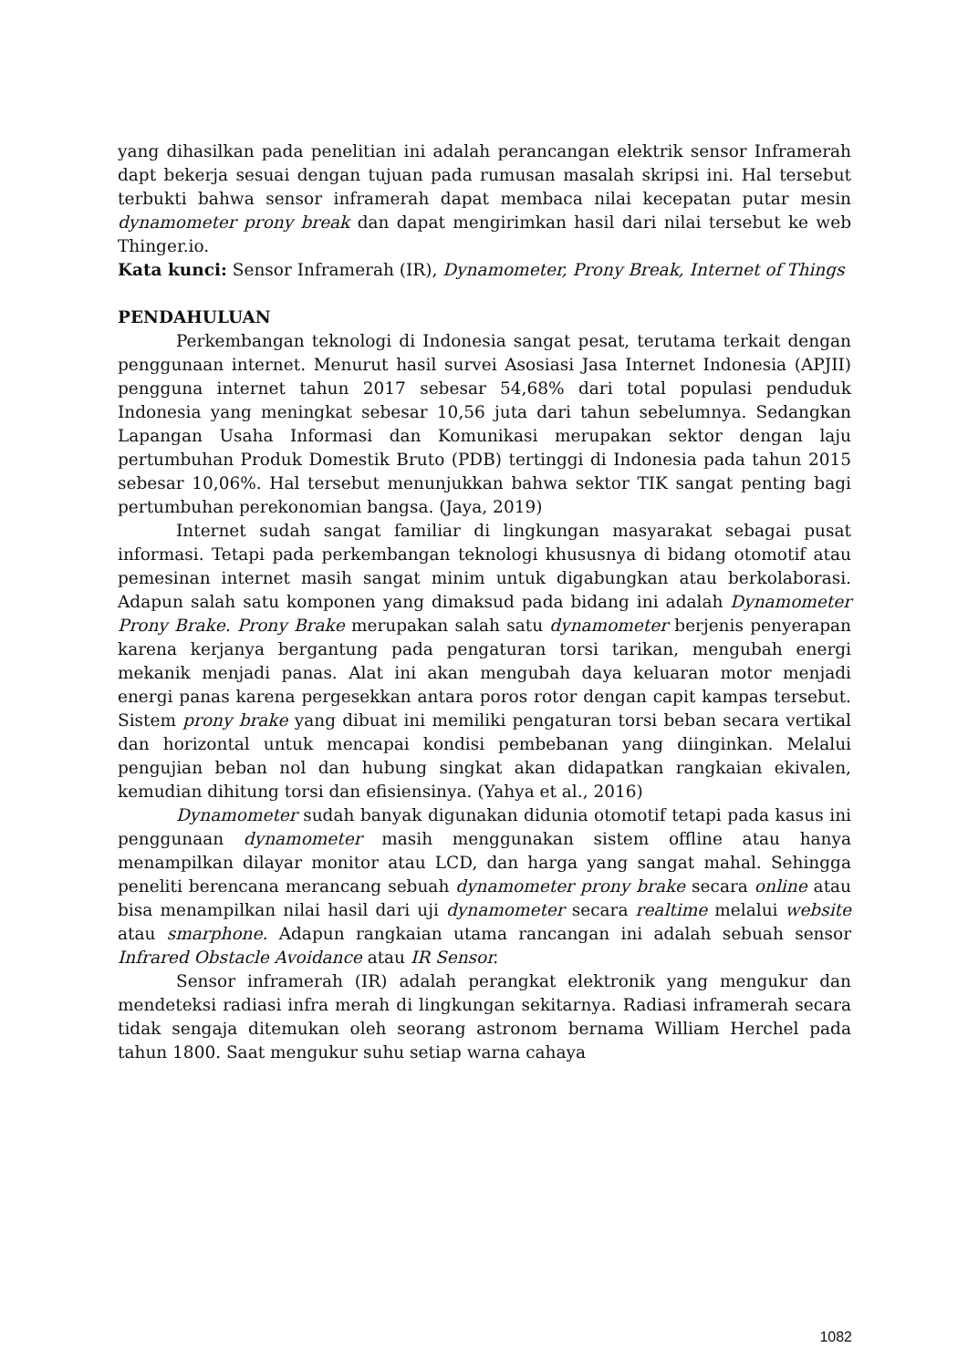yang dihasilkan pada penelitian ini adalah perancangan elektrik sensor Inframerah dapt bekerja sesuai dengan tujuan pada rumusan masalah skripsi ini. Hal tersebut terbukti bahwa sensor inframerah dapat membaca nilai kecepatan putar mesin dynamometer prony break dan dapat mengirimkan hasil dari nilai tersebut ke web Thinger.io.
Kata kunci: Sensor Inframerah (IR), Dynamometer, Prony Break, Internet of Things
PENDAHULUAN
Perkembangan teknologi di Indonesia sangat pesat, terutama terkait dengan penggunaan internet. Menurut hasil survei Asosiasi Jasa Internet Indonesia (APJII) pengguna internet tahun 2017 sebesar 54,68% dari total populasi penduduk Indonesia yang meningkat sebesar 10,56 juta dari tahun sebelumnya. Sedangkan Lapangan Usaha Informasi dan Komunikasi merupakan sektor dengan laju pertumbuhan Produk Domestik Bruto (PDB) tertinggi di Indonesia pada tahun 2015 sebesar 10,06%. Hal tersebut menunjukkan bahwa sektor TIK sangat penting bagi pertumbuhan perekonomian bangsa. (Jaya, 2019)
Internet sudah sangat familiar di lingkungan masyarakat sebagai pusat informasi. Tetapi pada perkembangan teknologi khususnya di bidang otomotif atau pemesinan internet masih sangat minim untuk digabungkan atau berkolaborasi. Adapun salah satu komponen yang dimaksud pada bidang ini adalah Dynamometer Prony Brake. Prony Brake merupakan salah satu dynamometer berjenis penyerapan karena kerjanya bergantung pada pengaturan torsi tarikan, mengubah energi mekanik menjadi panas. Alat ini akan mengubah daya keluaran motor menjadi energi panas karena pergesekkan antara poros rotor dengan capit kampas tersebut. Sistem prony brake yang dibuat ini memiliki pengaturan torsi beban secara vertikal dan horizontal untuk mencapai kondisi pembebanan yang diinginkan. Melalui pengujian beban nol dan hubung singkat akan didapatkan rangkaian ekivalen, kemudian dihitung torsi dan efisiensinya. (Yahya et al., 2016)
Dynamometer sudah banyak digunakan didunia otomotif tetapi pada kasus ini penggunaan dynamometer masih menggunakan sistem offline atau hanya menampilkan dilayar monitor atau LCD, dan harga yang sangat mahal. Sehingga peneliti berencana merancang sebuah dynamometer prony brake secara online atau bisa menampilkan nilai hasil dari uji dynamometer secara realtime melalui website atau smarphone. Adapun rangkaian utama rancangan ini adalah sebuah sensor Infrared Obstacle Avoidance atau IR Sensor.
Sensor inframerah (IR) adalah perangkat elektronik yang mengukur dan mendeteksi radiasi infra merah di lingkungan sekitarnya. Radiasi inframerah secara tidak sengaja ditemukan oleh seorang astronom bernama William Herchel pada tahun 1800. Saat mengukur suhu setiap warna cahaya
1082